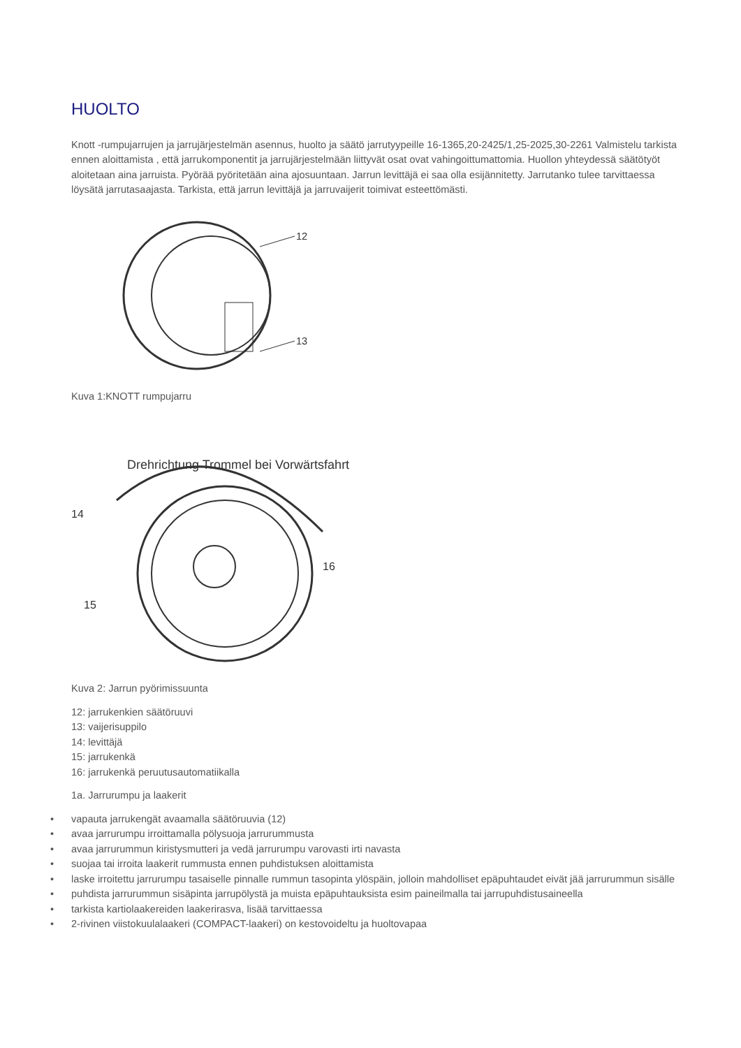HUOLTO
Knott -rumpujarrujen ja jarrujärjestelmän asennus, huolto ja säätö jarrutyypeille 16-1365,20-2425/1,25-2025,30-2261 Valmistelu tarkista ennen aloittamista , että jarrukomponentit ja jarrujärjestelmään liittyvät osat ovat vahingoittumattomia. Huollon yhteydessä säätötyöt aloitetaan aina jarruista. Pyörää pyöritetään aina ajosuuntaan. Jarrun levittäjä ei saa olla esijännitetty. Jarrutanko tulee tarvittaessa löysätä jarrutasaajasta. Tarkista, että jarrun levittäjä ja jarruvaijerit toimivat esteettömästi.
12
13
Kuva 1:KNOTT rumpujarru
Drehrichtung Trommel bei Vorwärtsfahrt
14
15
16
Kuva 2: Jarrun pyörimissuunta
12: jarrukenkien säätöruuvi
13: vaijerisuppilo
14: levittäjä
15: jarrukenkä
16: jarrukenkä peruutusautomatiikalla
1a. Jarrurumpu ja laakerit
• vapauta jarrukengät avaamalla säätöruuvia (12)
• avaa jarrurumpu irroittamalla pölysuoja jarrurummusta
• avaa jarrurummun kiristysmutteri ja vedä jarrurumpu varovasti irti navasta
• suojaa tai irroita laakerit rummusta ennen puhdistuksen aloittamista
• laske irroitettu jarrurumpu tasaiselle pinnalle rummun tasopinta ylöspäin, jolloin mahdolliset epäpuhtaudet eivät jää jarrurummun sisälle
• puhdista jarrurummun sisäpinta jarrupölystä ja muista epäpuhtauksista esim paineilmalla tai jarrupuhdistusaineella
• tarkista kartiolaakereiden laakerirasva, lisää tarvittaessa
• 2-rivinen viistokuulalaakeri (COMPACT-laakeri) on kestovoideltu ja huoltovapaa